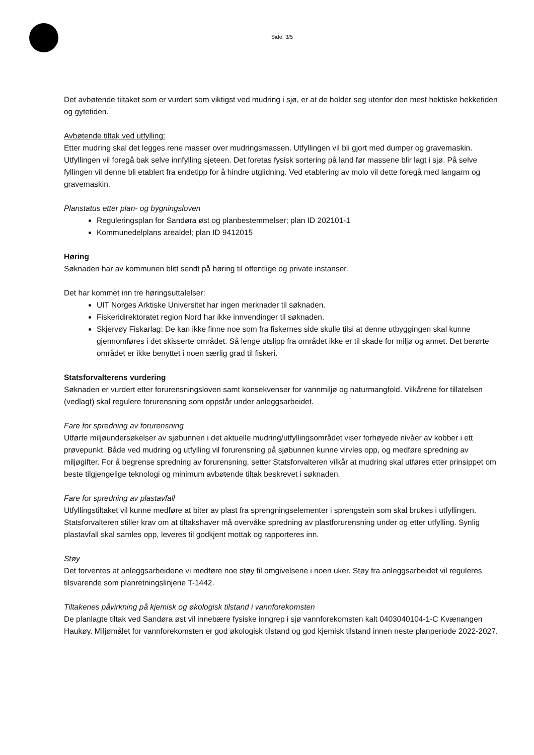Side: 3/5
Det avbøtende tiltaket som er vurdert som viktigst ved mudring i sjø, er at de holder seg utenfor den mest hektiske hekketiden og gytetiden.
Avbøtende tiltak ved utfylling:
Etter mudring skal det legges rene masser over mudringsmassen. Utfyllingen vil bli gjort med dumper og gravemaskin. Utfyllingen vil foregå bak selve innfylling sjeteen. Det foretas fysisk sortering på land før massene blir lagt i sjø. På selve fyllingen vil denne bli etablert fra endetipp for å hindre utglidning. Ved etablering av molo vil dette foregå med langarm og gravemaskin.
Planstatus etter plan- og bygningsloven
Reguleringsplan for Sandøra øst og planbestemmelser; plan ID 202101-1
Kommunedelplans arealdel; plan ID 9412015
Høring
Søknaden har av kommunen blitt sendt på høring til offentlige og private instanser.
Det har kommet inn tre høringsuttalelser:
UIT Norges Arktiske Universitet har ingen merknader til søknaden.
Fiskeridirektoratet region Nord har ikke innvendinger til søknaden.
Skjervøy Fiskarlag: De kan ikke finne noe som fra fiskernes side skulle tilsi at denne utbyggingen skal kunne gjennomføres i det skisserte området. Så lenge utslipp fra området ikke er til skade for miljø og annet. Det berørte området er ikke benyttet i noen særlig grad til fiskeri.
Statsforvalterens vurdering
Søknaden er vurdert etter forurensningsloven samt konsekvenser for vannmiljø og naturmangfold. Vilkårene for tillatelsen (vedlagt) skal regulere forurensning som oppstår under anleggsarbeidet.
Fare for spredning av forurensning
Utførte miljøundersøkelser av sjøbunnen i det aktuelle mudring/utfyllingsområdet viser forhøyede nivåer av kobber i ett prøvepunkt. Både ved mudring og utfylling vil forurensning på sjøbunnen kunne virvles opp, og medføre spredning av miljøgifter. For å begrense spredning av forurensning, setter Statsforvalteren vilkår at mudring skal utføres etter prinsippet om beste tilgjengelige teknologi og minimum avbøtende tiltak beskrevet i søknaden.
Fare for spredning av plastavfall
Utfyllingstiltaket vil kunne medføre at biter av plast fra sprengningselementer i sprengstein som skal brukes i utfyllingen. Statsforvalteren stiller krav om at tiltakshaver må overvåke spredning av plastforurensning under og etter utfylling. Synlig plastavfall skal samles opp, leveres til godkjent mottak og rapporteres inn.
Støy
Det forventes at anleggsarbeidene vi medføre noe støy til omgivelsene i noen uker. Støy fra anleggsarbeidet vil reguleres tilsvarende som planretningslinjene T-1442.
Tiltakenes påvirkning på kjemisk og økologisk tilstand i vannforekomsten
De planlagte tiltak ved Sandøra øst vil innebære fysiske inngrep i sjø vannforekomsten kalt 0403040104-1-C Kvænangen Haukøy. Miljømålet for vannforekomsten er god økologisk tilstand og god kjemisk tilstand innen neste planperiode 2022-2027.